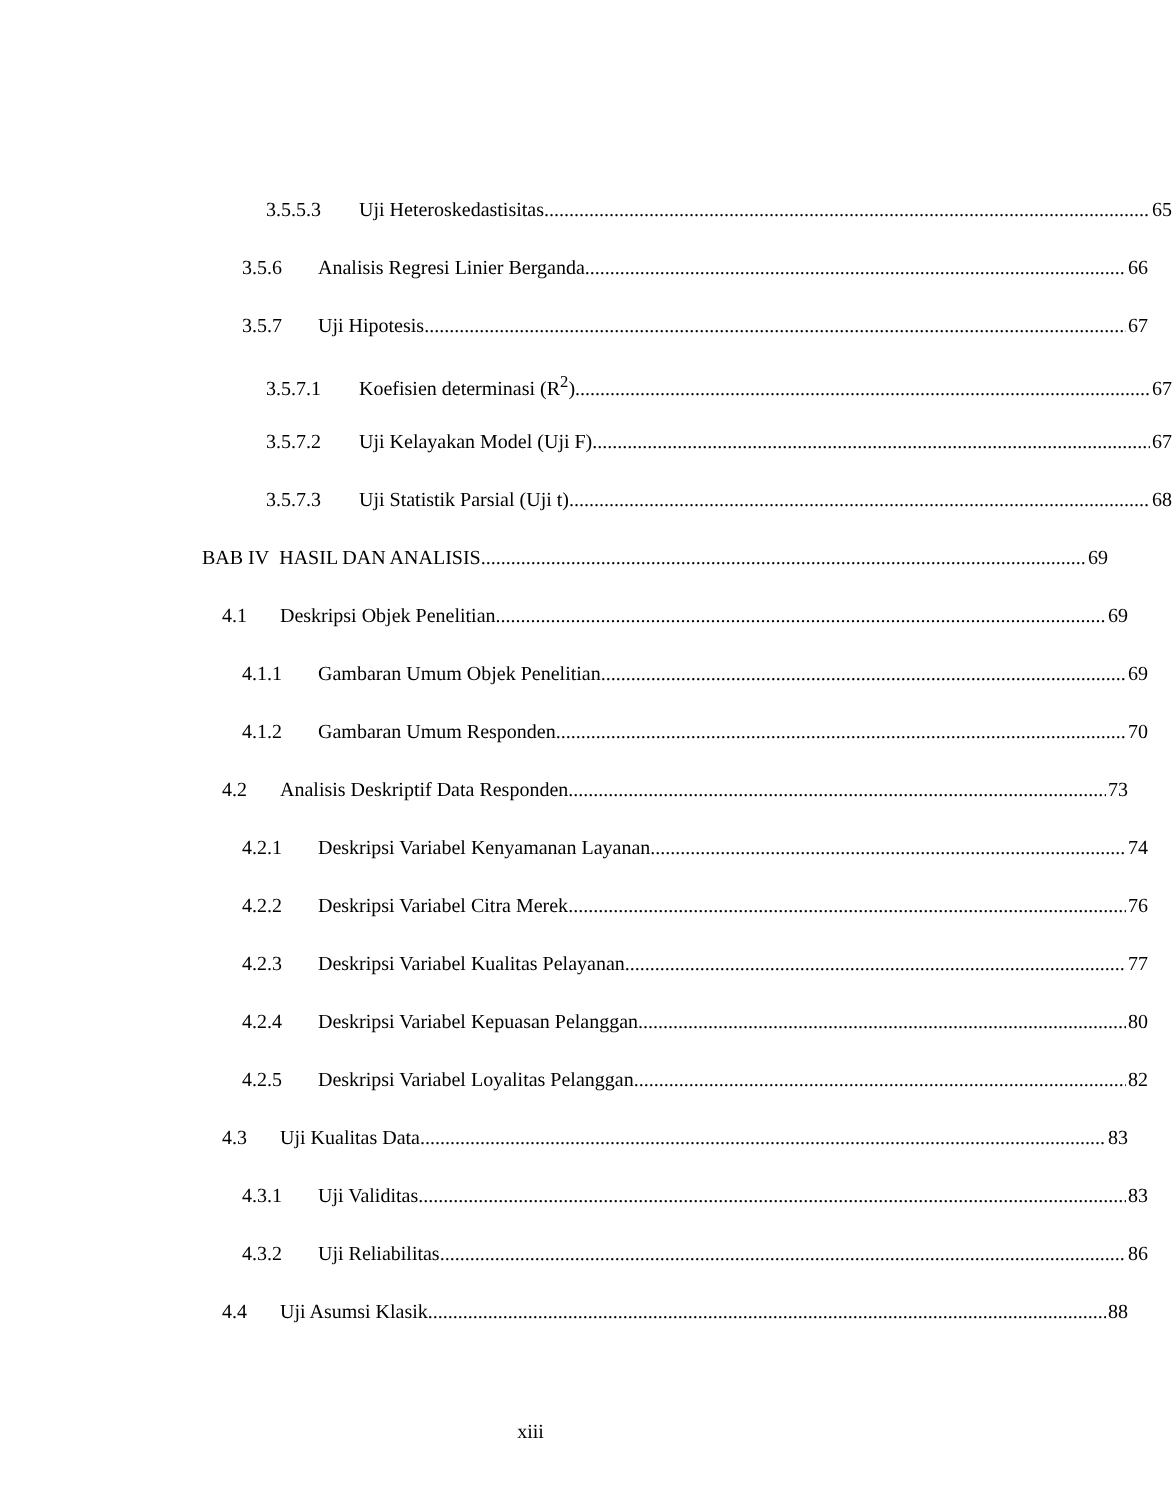3.5.5.3 Uji Heteroskedastisitas 65
3.5.6 Analisis Regresi Linier Berganda 66
3.5.7 Uji Hipotesis 67
3.5.7.1 Koefisien determinasi (R<sup>2</sup>) 67
3.5.7.2 Uji Kelayakan Model (Uji F) 67
3.5.7.3 Uji Statistik Parsial (Uji t) 68
BAB IV HASIL DAN ANALISIS 69
4.1 Deskripsi Objek Penelitian 69
4.1.1 Gambaran Umum Objek Penelitian 69
4.1.2 Gambaran Umum Responden 70
4.2 Analisis Deskriptif Data Responden 73
4.2.1 Deskripsi Variabel Kenyamanan Layanan 74
4.2.2 Deskripsi Variabel Citra Merek 76
4.2.3 Deskripsi Variabel Kualitas Pelayanan 77
4.2.4 Deskripsi Variabel Kepuasan Pelanggan 80
4.2.5 Deskripsi Variabel Loyalitas Pelanggan 82
4.3 Uji Kualitas Data 83
4.3.1 Uji Validitas 83
4.3.2 Uji Reliabilitas 86
4.4 Uji Asumsi Klasik 88
xiii